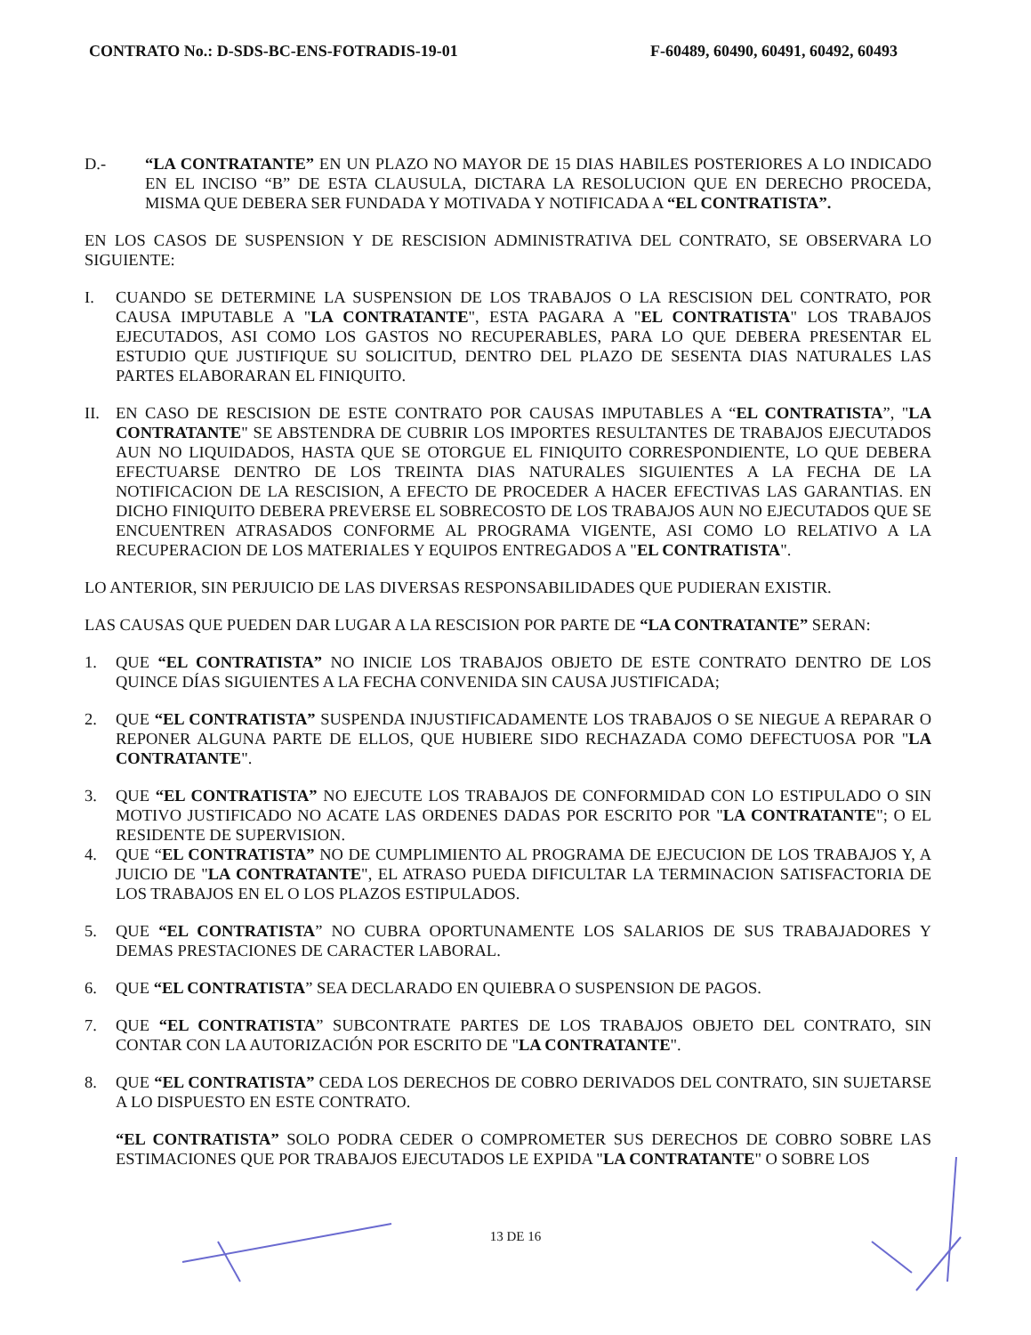CONTRATO No.: D-SDS-BC-ENS-FOTRADIS-19-01 F-60489, 60490, 60491, 60492, 60493
D.- “LA CONTRATANTE” EN UN PLAZO NO MAYOR DE 15 DIAS HABILES POSTERIORES A LO INDICADO EN EL INCISO “B” DE ESTA CLAUSULA, DICTARA LA RESOLUCION QUE EN DERECHO PROCEDA, MISMA QUE DEBERA SER FUNDADA Y MOTIVADA Y NOTIFICADA A “EL CONTRATISTA”.
EN LOS CASOS DE SUSPENSION Y DE RESCISION ADMINISTRATIVA DEL CONTRATO, SE OBSERVARA LO SIGUIENTE:
I. CUANDO SE DETERMINE LA SUSPENSION DE LOS TRABAJOS O LA RESCISION DEL CONTRATO, POR CAUSA IMPUTABLE A "LA CONTRATANTE", ESTA PAGARA A "EL CONTRATISTA" LOS TRABAJOS EJECUTADOS, ASI COMO LOS GASTOS NO RECUPERABLES, PARA LO QUE DEBERA PRESENTAR EL ESTUDIO QUE JUSTIFIQUE SU SOLICITUD, DENTRO DEL PLAZO DE SESENTA DIAS NATURALES LAS PARTES ELABORARAN EL FINIQUITO.
II. EN CASO DE RESCISION DE ESTE CONTRATO POR CAUSAS IMPUTABLES A “EL CONTRATISTA”, "LA CONTRATANTE" SE ABSTENDRA DE CUBRIR LOS IMPORTES RESULTANTES DE TRABAJOS EJECUTADOS AUN NO LIQUIDADOS, HASTA QUE SE OTORGUE EL FINIQUITO CORRESPONDIENTE, LO QUE DEBERA EFECTUARSE DENTRO DE LOS TREINTA DIAS NATURALES SIGUIENTES A LA FECHA DE LA NOTIFICACION DE LA RESCISION, A EFECTO DE PROCEDER A HACER EFECTIVAS LAS GARANTIAS. EN DICHO FINIQUITO DEBERA PREVERSE EL SOBRECOSTO DE LOS TRABAJOS AUN NO EJECUTADOS QUE SE ENCUENTREN ATRASADOS CONFORME AL PROGRAMA VIGENTE, ASI COMO LO RELATIVO A LA RECUPERACION DE LOS MATERIALES Y EQUIPOS ENTREGADOS A "EL CONTRATISTA".
LO ANTERIOR, SIN PERJUICIO DE LAS DIVERSAS RESPONSABILIDADES QUE PUDIERAN EXISTIR.
LAS CAUSAS QUE PUEDEN DAR LUGAR A LA RESCISION POR PARTE DE “LA CONTRATANTE” SERAN:
1. QUE “EL CONTRATISTA” NO INICIE LOS TRABAJOS OBJETO DE ESTE CONTRATO DENTRO DE LOS QUINCE DÍAS SIGUIENTES A LA FECHA CONVENIDA SIN CAUSA JUSTIFICADA;
2. QUE “EL CONTRATISTA” SUSPENDA INJUSTIFICADAMENTE LOS TRABAJOS O SE NIEGUE A REPARAR O REPONER ALGUNA PARTE DE ELLOS, QUE HUBIERE SIDO RECHAZADA COMO DEFECTUOSA POR "LA CONTRATANTE".
3. QUE “EL CONTRATISTA” NO EJECUTE LOS TRABAJOS DE CONFORMIDAD CON LO ESTIPULADO O SIN MOTIVO JUSTIFICADO NO ACATE LAS ORDENES DADAS POR ESCRITO POR "LA CONTRATANTE"; O EL RESIDENTE DE SUPERVISION.
4. QUE “EL CONTRATISTA” NO DE CUMPLIMIENTO AL PROGRAMA DE EJECUCION DE LOS TRABAJOS Y, A JUICIO DE "LA CONTRATANTE", EL ATRASO PUEDA DIFICULTAR LA TERMINACION SATISFACTORIA DE LOS TRABAJOS EN EL O LOS PLAZOS ESTIPULADOS.
5. QUE “EL CONTRATISTA” NO CUBRA OPORTUNAMENTE LOS SALARIOS DE SUS TRABAJADORES Y DEMAS PRESTACIONES DE CARACTER LABORAL.
6. QUE “EL CONTRATISTA” SEA DECLARADO EN QUIEBRA O SUSPENSION DE PAGOS.
7. QUE “EL CONTRATISTA” SUBCONTRATE PARTES DE LOS TRABAJOS OBJETO DEL CONTRATO, SIN CONTAR CON LA AUTORIZACIÓN POR ESCRITO DE "LA CONTRATANTE".
8. QUE “EL CONTRATISTA” CEDA LOS DERECHOS DE COBRO DERIVADOS DEL CONTRATO, SIN SUJETARSE A LO DISPUESTO EN ESTE CONTRATO.
“EL CONTRATISTA” SOLO PODRA CEDER O COMPROMETER SUS DERECHOS DE COBRO SOBRE LAS ESTIMACIONES QUE POR TRABAJOS EJECUTADOS LE EXPIDA "LA CONTRATANTE" O SOBRE LOS
13 DE 16